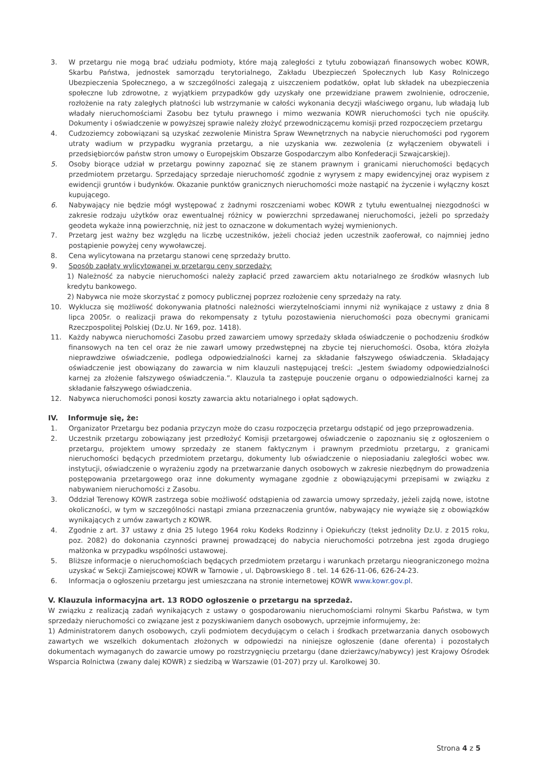3. W przetargu nie mogą brać udziału podmioty, które mają zaległości z tytułu zobowiązań finansowych wobec KOWR, Skarbu Państwa, jednostek samorządu terytorialnego, Zakładu Ubezpieczeń Społecznych lub Kasy Rolniczego Ubezpieczenia Społecznego, a w szczególności zalegają z uiszczeniem podatków, opłat lub składek na ubezpieczenia społeczne lub zdrowotne, z wyjątkiem przypadków gdy uzyskały one przewidziane prawem zwolnienie, odroczenie, rozłożenie na raty zaległych płatności lub wstrzymanie w całości wykonania decyzji właściwego organu, lub władają lub władały nieruchomościami Zasobu bez tytułu prawnego i mimo wezwania KOWR nieruchomości tych nie opuściły. Dokumenty i oświadczenie w powyższej sprawie należy złożyć przewodniczącemu komisji przed rozpoczęciem przetargu
4. Cudzoziemcy zobowiązani są uzyskać zezwolenie Ministra Spraw Wewnętrznych na nabycie nieruchomości pod rygorem utraty wadium w przypadku wygrania przetargu, a nie uzyskania ww. zezwolenia (z wyłączeniem obywateli i przedsiębiorców państw stron umowy o Europejskim Obszarze Gospodarczym albo Konfederacji Szwajcarskiej).
5. Osoby biorące udział w przetargu powinny zapoznać się ze stanem prawnym i granicami nieruchomości będących przedmiotem przetargu. Sprzedający sprzedaje nieruchomość zgodnie z wyrysem z mapy ewidencyjnej oraz wypisem z ewidencji gruntów i budynków. Okazanie punktów granicznych nieruchomości może nastąpić na życzenie i wyłączny koszt kupującego.
6. Nabywający nie będzie mógł występować z żadnymi roszczeniami wobec KOWR z tytułu ewentualnej niezgodności w zakresie rodzaju użytków oraz ewentualnej różnicy w powierzchni sprzedawanej nieruchomości, jeżeli po sprzedaży geodeta wykaże inną powierzchnię, niż jest to oznaczone w dokumentach wyżej wymienionych.
7. Przetarg jest ważny bez względu na liczbę uczestników, jeżeli chociaż jeden uczestnik zaoferował, co najmniej jedno postąpienie powyżej ceny wywoławczej.
8. Cena wylicytowana na przetargu stanowi cenę sprzedaży brutto.
9. Sposób zapłaty wylicytowanej w przetargu ceny sprzedaży:
1) Należność za nabycie nieruchomości należy zapłacić przed zawarciem aktu notarialnego ze środków własnych lub kredytu bankowego.
2) Nabywca nie może skorzystać z pomocy publicznej poprzez rozłożenie ceny sprzedaży na raty.
10. Wyklucza się możliwość dokonywania płatności należności wierzytelnościami innymi niż wynikające z ustawy z dnia 8 lipca 2005r. o realizacji prawa do rekompensaty z tytułu pozostawienia nieruchomości poza obecnymi granicami Rzeczpospolitej Polskiej (Dz.U. Nr 169, poz. 1418).
11. Każdy nabywca nieruchomości Zasobu przed zawarciem umowy sprzedaży składa oświadczenie o pochodzeniu środków finansowych na ten cel oraz że nie zawarł umowy przedwstępnej na zbycie tej nieruchomości. Osoba, która złożyła nieprawdziwe oświadczenie, podlega odpowiedzialności karnej za składanie fałszywego oświadczenia. Składający oświadczenie jest obowiązany do zawarcia w nim klauzuli następującej treści: „Jestem świadomy odpowiedzialności karnej za złożenie fałszywego oświadczenia.”. Klauzula ta zastępuje pouczenie organu o odpowiedzialności karnej za składanie fałszywego oświadczenia.
12. Nabywca nieruchomości ponosi koszty zawarcia aktu notarialnego i opłat sądowych.
IV. Informuje się, że:
1. Organizator Przetargu bez podania przyczyn może do czasu rozpoczęcia przetargu odstąpić od jego przeprowadzenia.
2. Uczestnik przetargu zobowiązany jest przedłożyć Komisji przetargowej oświadczenie o zapoznaniu się z ogłoszeniem o przetargu, projektem umowy sprzedaży ze stanem faktycznym i prawnym przedmiotu przetargu, z granicami nieruchomości będących przedmiotem przetargu, dokumenty lub oświadczenie o nieposiadaniu zaległości wobec ww. instytucji, oświadczenie o wyrażeniu zgody na przetwarzanie danych osobowych w zakresie niezbędnym do prowadzenia postępowania przetargowego oraz inne dokumenty wymagane zgodnie z obowiązującymi przepisami w związku z nabywaniem nieruchomości z Zasobu.
3. Oddział Terenowy KOWR zastrzega sobie możliwość odstąpienia od zawarcia umowy sprzedaży, jeżeli zajdą nowe, istotne okoliczności, w tym w szczególności nastąpi zmiana przeznaczenia gruntów, nabywający nie wywiąże się z obowiązków wynikających z umów zawartych z KOWR.
4. Zgodnie z art. 37 ustawy z dnia 25 lutego 1964 roku Kodeks Rodzinny i Opiekuńczy (tekst jednolity Dz.U. z 2015 roku, poz. 2082) do dokonania czynności prawnej prowadzącej do nabycia nieruchomości potrzebna jest zgoda drugiego małżonka w przypadku wspólności ustawowej.
5. Bliższe informacje o nieruchomościach będących przedmiotem przetargu i warunkach przetargu nieograniczonego można uzyskać w Sekcji Zamiejscowej KOWR w Tarnowie , ul. Dąbrowskiego 8 . tel. 14 626-11-06, 626-24-23.
6. Informacja o ogłoszeniu przetargu jest umieszczana na stronie internetowej KOWR www.kowr.gov.pl.
V. Klauzula informacyjna art. 13 RODO ogłoszenie o przetargu na sprzedaż.
W związku z realizacją zadań wynikających z ustawy o gospodarowaniu nieruchomościami rolnymi Skarbu Państwa, w tym sprzedaży nieruchomości co związane jest z pozyskiwaniem danych osobowych, uprzejmie informujemy, że:
1) Administratorem danych osobowych, czyli podmiotem decydującym o celach i środkach przetwarzania danych osobowych zawartych we wszelkich dokumentach złożonych w odpowiedzi na niniejsze ogłoszenie (dane oferenta) i pozostałych dokumentach wymaganych do zawarcie umowy po rozstrzygnięciu przetargu (dane dzierżawcy/nabywcy) jest Krajowy Ośrodek Wsparcia Rolnictwa (zwany dalej KOWR) z siedzibą w Warszawie (01-207) przy ul. Karolkowej 30.
Strona 4 z 5